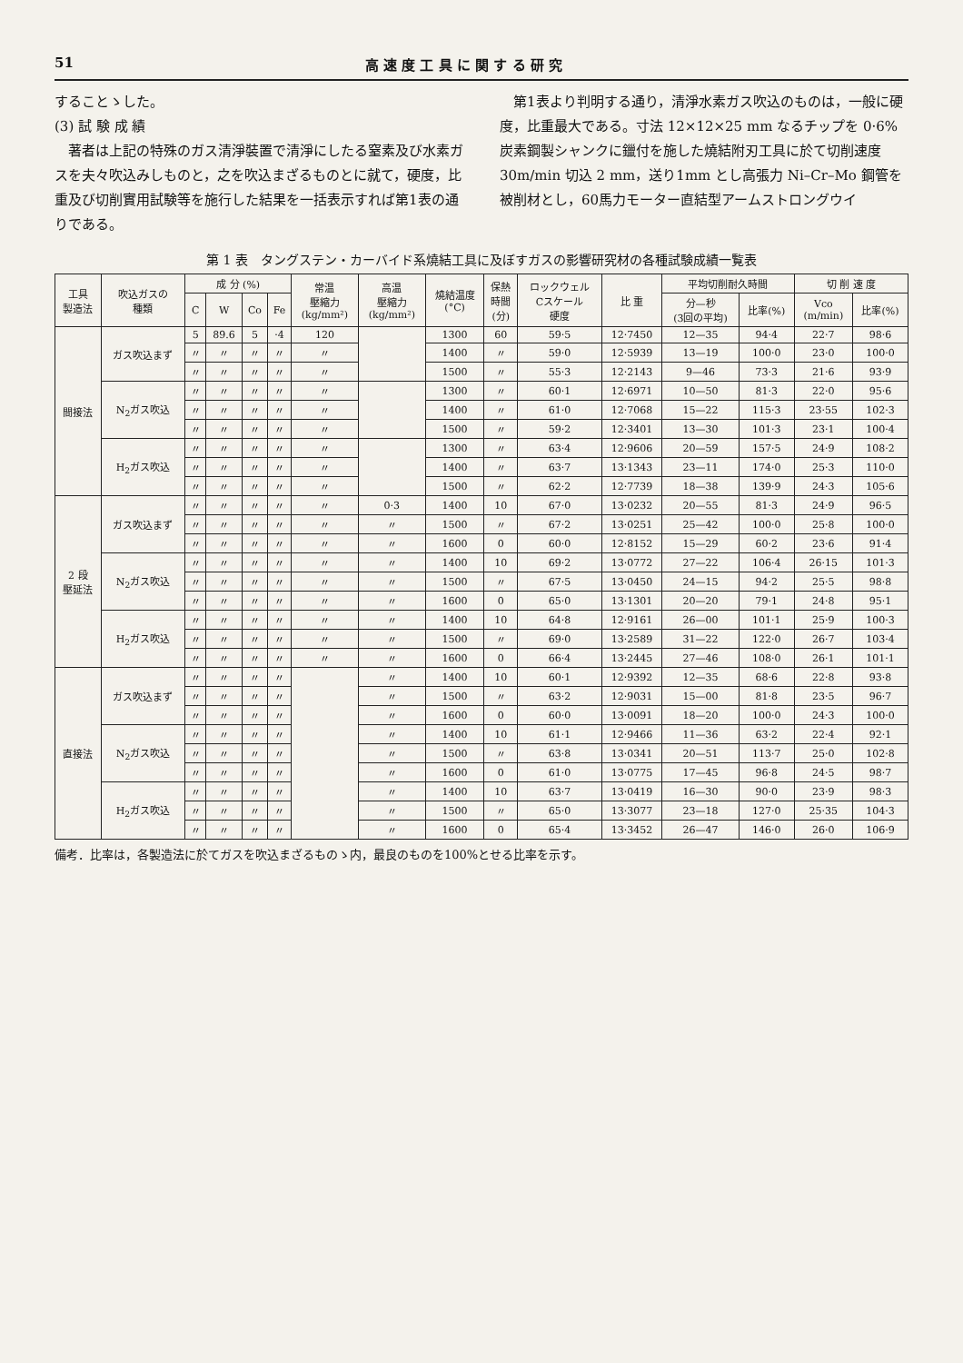51 高 速 度 工 具 に 関 す る 研 究
することゝした。
(3) 試 験 成 績
　著者は上記の特殊のガス清淨裝置で清淨にしたる窒素及び水素ガスを夫々吹込みしものと，之を吹込まざるものとに就て，硬度，比重及び切削實用試験等を施行した結果を一括表示すれば第1表の通りである。
　第1表より判明する通り，清淨水素ガス吹込のものは，一般に硬度，比重最大である。寸法 12×12×25 mm なるチップを 0·6% 炭素鋼製シャンクに鑞付を施した燒結附刃工具に於て切削速度 30m/min 切込 2 mm，送り1mm とし高張力 Ni–Cr–Mo 鋼管を被削材とし，60馬力モーター直結型アームストロングウイ
第 1 表　タングステン・カーバイド系燒結工具に及ぼすガスの影響研究材の各種試験成績一覧表
| 工具 製造法 | 吹込ガスの 種類 | 成 分 (%) | | | | 常温 壓縮力 (kg/mm²) | 高温 壓縮力 (kg/mm²) | 燒結温度 (°C) | 保熱 時間 (分) | ロックウェル Cスケール 硬度 | 比 重 | 平均切削耐久時間 | | 切 削 速 度 | |
| --- | --- | --- | --- | --- | --- | --- | --- | --- | --- | --- | --- | --- | --- | --- | --- |
| | | C | W | Co | Fe | | | | | | | 分—秒 (3回の平均) | 比率(%) | Vco (m/min) | 比率(%) |
| 間接法 | ガス吹込まず | 5 | 89.6 | 5 | ·4 | 120 | | 1300 | 60 | 59·5 | 12·7450 | 12—35 | 94·4 | 22·7 | 98·6 |
| | | 〃 | 〃 | 〃 | 〃 | 〃 | | 1400 | 〃 | 59·0 | 12·5939 | 13—19 | 100·0 | 23·0 | 100·0 |
| | | 〃 | 〃 | 〃 | 〃 | 〃 | | 1500 | 〃 | 55·3 | 12·2143 | 9—46 | 73·3 | 21·6 | 93·9 |
| | N<sub>2</sub>ガス吹込 | 〃 | 〃 | 〃 | 〃 | 〃 | | 1300 | 〃 | 60·1 | 12·6971 | 10—50 | 81·3 | 22·0 | 95·6 |
| | | 〃 | 〃 | 〃 | 〃 | 〃 | | 1400 | 〃 | 61·0 | 12·7068 | 15—22 | 115·3 | 23·55 | 102·3 |
| | | 〃 | 〃 | 〃 | 〃 | 〃 | | 1500 | 〃 | 59·2 | 12·3401 | 13—30 | 101·3 | 23·1 | 100·4 |
| | H<sub>2</sub>ガス吹込 | 〃 | 〃 | 〃 | 〃 | 〃 | | 1300 | 〃 | 63·4 | 12·9606 | 20—59 | 157·5 | 24·9 | 108·2 |
| | | 〃 | 〃 | 〃 | 〃 | 〃 | | 1400 | 〃 | 63·7 | 13·1343 | 23—11 | 174·0 | 25·3 | 110·0 |
| | | 〃 | 〃 | 〃 | 〃 | 〃 | | 1500 | 〃 | 62·2 | 12·7739 | 18—38 | 139·9 | 24·3 | 105·6 |
| 2 段 壓延法 | ガス吹込まず | 〃 | 〃 | 〃 | 〃 | 〃 | 0·3 | 1400 | 10 | 67·0 | 13·0232 | 20—55 | 81·3 | 24·9 | 96·5 |
| | | 〃 | 〃 | 〃 | 〃 | 〃 | 〃 | 1500 | 〃 | 67·2 | 13·0251 | 25—42 | 100·0 | 25·8 | 100·0 |
| | | 〃 | 〃 | 〃 | 〃 | 〃 | 〃 | 1600 | 0 | 60·0 | 12·8152 | 15—29 | 60·2 | 23·6 | 91·4 |
| | N<sub>2</sub>ガス吹込 | 〃 | 〃 | 〃 | 〃 | 〃 | 〃 | 1400 | 10 | 69·2 | 13·0772 | 27—22 | 106·4 | 26·15 | 101·3 |
| | | 〃 | 〃 | 〃 | 〃 | 〃 | 〃 | 1500 | 〃 | 67·5 | 13·0450 | 24—15 | 94·2 | 25·5 | 98·8 |
| | | 〃 | 〃 | 〃 | 〃 | 〃 | 〃 | 1600 | 0 | 65·0 | 13·1301 | 20—20 | 79·1 | 24·8 | 95·1 |
| | H<sub>2</sub>ガス吹込 | 〃 | 〃 | 〃 | 〃 | 〃 | 〃 | 1400 | 10 | 64·8 | 12·9161 | 26—00 | 101·1 | 25·9 | 100·3 |
| | | 〃 | 〃 | 〃 | 〃 | 〃 | 〃 | 1500 | 〃 | 69·0 | 13·2589 | 31—22 | 122·0 | 26·7 | 103·4 |
| | | 〃 | 〃 | 〃 | 〃 | 〃 | 〃 | 1600 | 0 | 66·4 | 13·2445 | 27—46 | 108·0 | 26·1 | 101·1 |
| 直接法 | ガス吹込まず | 〃 | 〃 | 〃 | 〃 | | 〃 | 1400 | 10 | 60·1 | 12·9392 | 12—35 | 68·6 | 22·8 | 93·8 |
| | | 〃 | 〃 | 〃 | 〃 | | 〃 | 1500 | 〃 | 63·2 | 12·9031 | 15—00 | 81·8 | 23·5 | 96·7 |
| | | 〃 | 〃 | 〃 | 〃 | | 〃 | 1600 | 0 | 60·0 | 13·0091 | 18—20 | 100·0 | 24·3 | 100·0 |
| | N<sub>2</sub>ガス吹込 | 〃 | 〃 | 〃 | 〃 | | 〃 | 1400 | 10 | 61·1 | 12·9466 | 11—36 | 63·2 | 22·4 | 92·1 |
| | | 〃 | 〃 | 〃 | 〃 | | 〃 | 1500 | 〃 | 63·8 | 13·0341 | 20—51 | 113·7 | 25·0 | 102·8 |
| | | 〃 | 〃 | 〃 | 〃 | | 〃 | 1600 | 0 | 61·0 | 13·0775 | 17—45 | 96·8 | 24·5 | 98·7 |
| | H<sub>2</sub>ガス吹込 | 〃 | 〃 | 〃 | 〃 | | 〃 | 1400 | 10 | 63·7 | 13·0419 | 16—30 | 90·0 | 23·9 | 98·3 |
| | | 〃 | 〃 | 〃 | 〃 | | 〃 | 1500 | 〃 | 65·0 | 13·3077 | 23—18 | 127·0 | 25·35 | 104·3 |
| | | 〃 | 〃 | 〃 | 〃 | | 〃 | 1600 | 0 | 65·4 | 13·3452 | 26—47 | 146·0 | 26·0 | 106·9 |
備考．比率は，各製造法に於てガスを吹込まざるものゝ内，最良のものを100%とせる比率を示す。